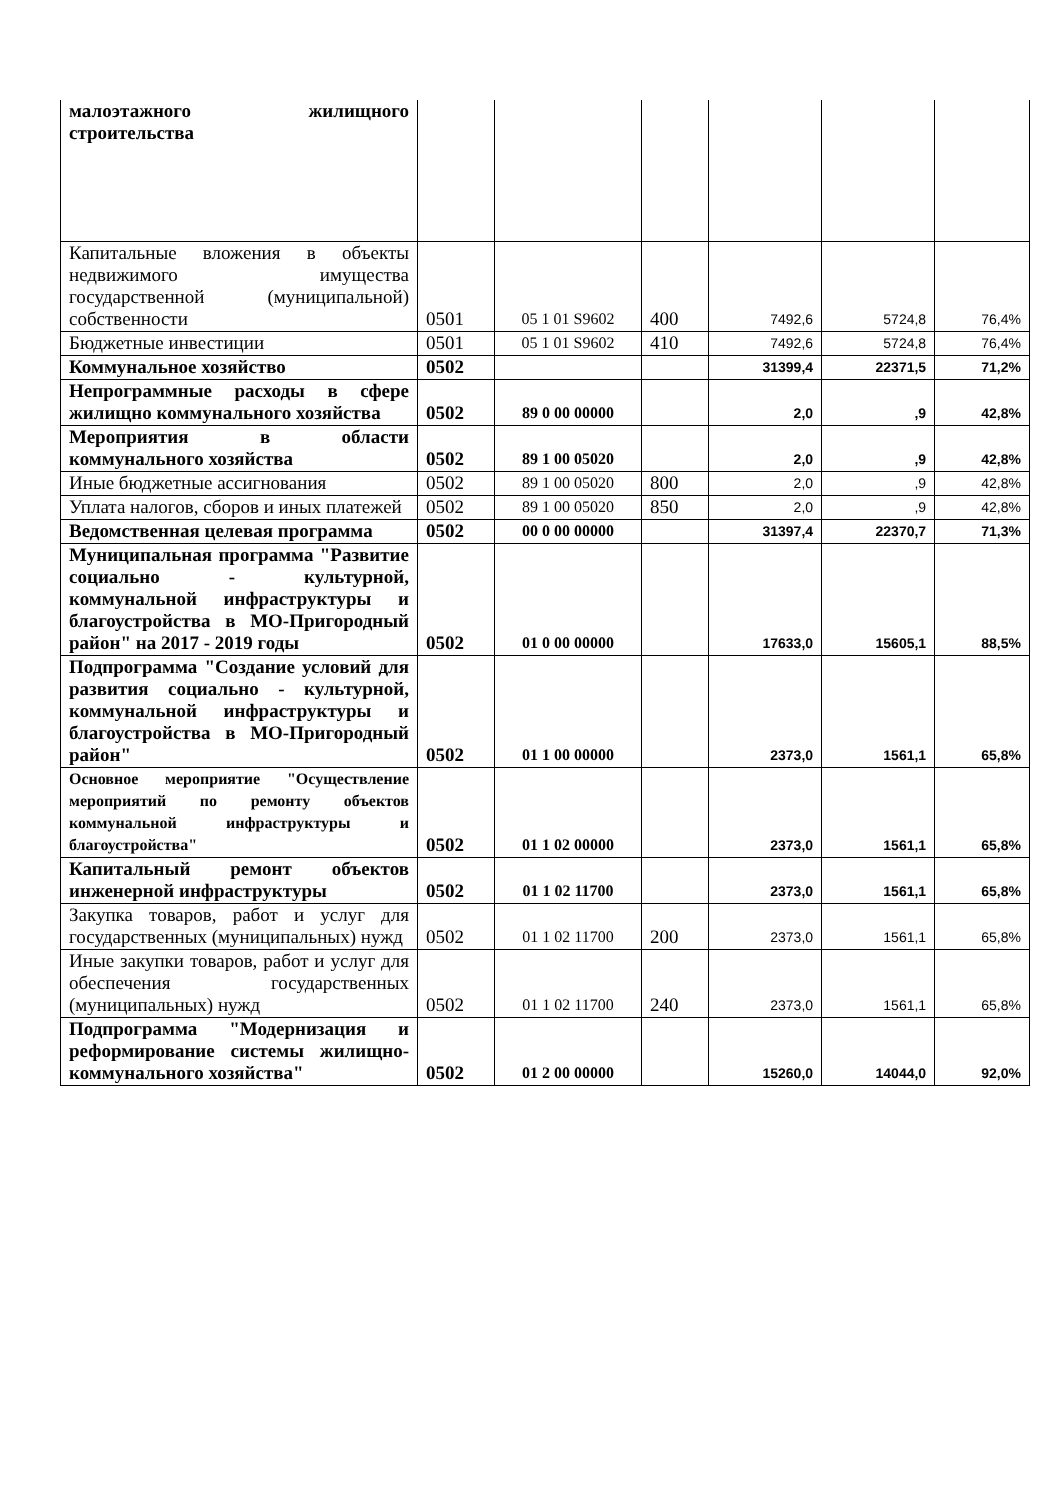| малоэтажного жилищного строительства | | | | | | |
| Капитальные вложения в объекты недвижимого имущества государственной (муниципальной) собственности | 0501 | 05 1 01 S9602 | 400 | 7492,6 | 5724,8 | 76,4% |
| Бюджетные инвестиции | 0501 | 05 1 01 S9602 | 410 | 7492,6 | 5724,8 | 76,4% |
| Коммунальное хозяйство | 0502 | | | 31399,4 | 22371,5 | 71,2% |
| Непрограммные расходы в сфере жилищно коммунального хозяйства | 0502 | 89 0 00 00000 | | 2,0 | ,9 | 42,8% |
| Мероприятия в области коммунального хозяйства | 0502 | 89 1 00 05020 | | 2,0 | ,9 | 42,8% |
| Иные бюджетные ассигнования | 0502 | 89 1 00 05020 | 800 | 2,0 | ,9 | 42,8% |
| Уплата налогов, сборов и иных платежей | 0502 | 89 1 00 05020 | 850 | 2,0 | ,9 | 42,8% |
| Ведомственная целевая программа | 0502 | 00 0 00 00000 | | 31397,4 | 22370,7 | 71,3% |
| Муниципальная программа "Развитие социально - культурной, коммунальной инфраструктуры и благоустройства в МО-Пригородный район" на 2017 - 2019 годы | 0502 | 01 0 00 00000 | | 17633,0 | 15605,1 | 88,5% |
| Подпрограмма "Создание условий для развития социально - культурной, коммунальной инфраструктуры и благоустройства в МО-Пригородный район" | 0502 | 01 1 00 00000 | | 2373,0 | 1561,1 | 65,8% |
| Основное мероприятие "Осуществление мероприятий по ремонту объектов коммунальной инфраструктуры и благоустройства" | 0502 | 01 1 02 00000 | | 2373,0 | 1561,1 | 65,8% |
| Капитальный ремонт объектов инженерной инфраструктуры | 0502 | 01 1 02 11700 | | 2373,0 | 1561,1 | 65,8% |
| Закупка товаров, работ и услуг для государственных (муниципальных) нужд | 0502 | 01 1 02 11700 | 200 | 2373,0 | 1561,1 | 65,8% |
| Иные закупки товаров, работ и услуг для обеспечения государственных (муниципальных) нужд | 0502 | 01 1 02 11700 | 240 | 2373,0 | 1561,1 | 65,8% |
| Подпрограмма "Модернизация и реформирование системы жилищно-коммунального хозяйства" | 0502 | 01 2 00 00000 | | 15260,0 | 14044,0 | 92,0% |